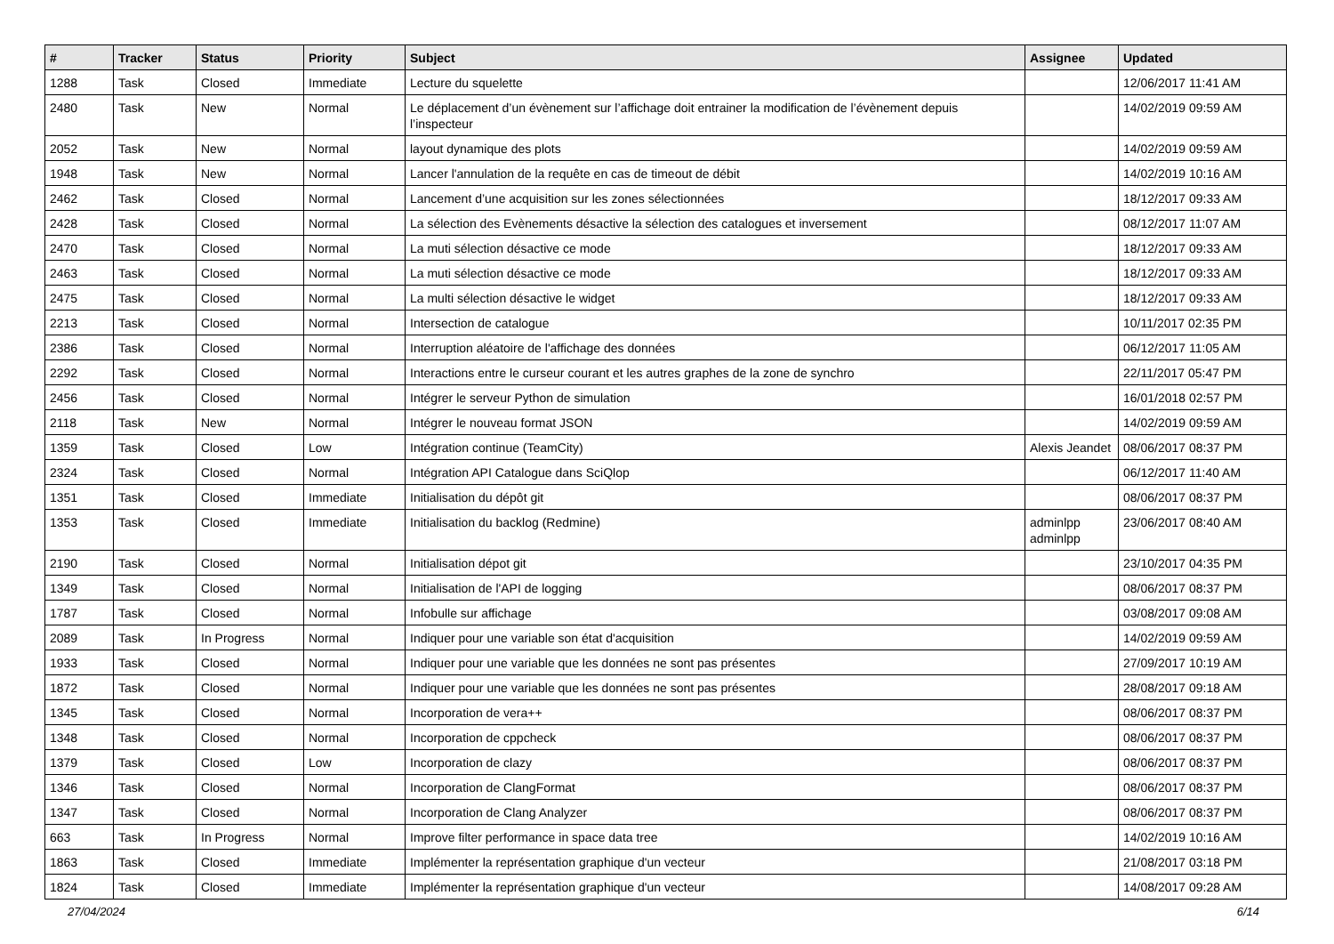| # | Tracker | Status | Priority | Subject | Assignee | Updated |
| --- | --- | --- | --- | --- | --- | --- |
| 1288 | Task | Closed | Immediate | Lecture du squelette | | 12/06/2017 11:41 AM |
| 2480 | Task | New | Normal | Le déplacement d’un évènement sur l’affichage doit entrainer la modification de l’évènement depuis l’inspecteur | | 14/02/2019 09:59 AM |
| 2052 | Task | New | Normal | layout dynamique des plots | | 14/02/2019 09:59 AM |
| 1948 | Task | New | Normal | Lancer l'annulation de la requête en cas de timeout de débit | | 14/02/2019 10:16 AM |
| 2462 | Task | Closed | Normal | Lancement d’une acquisition sur les zones sélectionnées | | 18/12/2017 09:33 AM |
| 2428 | Task | Closed | Normal | La sélection des Evènements désactive la sélection des catalogues et inversement | | 08/12/2017 11:07 AM |
| 2470 | Task | Closed | Normal | La muti sélection désactive ce mode | | 18/12/2017 09:33 AM |
| 2463 | Task | Closed | Normal | La muti sélection désactive ce mode | | 18/12/2017 09:33 AM |
| 2475 | Task | Closed | Normal | La multi sélection désactive le widget | | 18/12/2017 09:33 AM |
| 2213 | Task | Closed | Normal | Intersection de catalogue | | 10/11/2017 02:35 PM |
| 2386 | Task | Closed | Normal | Interruption aléatoire de l'affichage des données | | 06/12/2017 11:05 AM |
| 2292 | Task | Closed | Normal | Interactions entre le curseur courant et les autres graphes de la zone de synchro | | 22/11/2017 05:47 PM |
| 2456 | Task | Closed | Normal | Intégrer le serveur Python de simulation | | 16/01/2018 02:57 PM |
| 2118 | Task | New | Normal | Intégrer le nouveau format JSON | | 14/02/2019 09:59 AM |
| 1359 | Task | Closed | Low | Intégration continue (TeamCity) | Alexis Jeandet | 08/06/2017 08:37 PM |
| 2324 | Task | Closed | Normal | Intégration API Catalogue dans SciQlop | | 06/12/2017 11:40 AM |
| 1351 | Task | Closed | Immediate | Initialisation du dépôt git | | 08/06/2017 08:37 PM |
| 1353 | Task | Closed | Immediate | Initialisation du backlog (Redmine) | adminlpp adminlpp | 23/06/2017 08:40 AM |
| 2190 | Task | Closed | Normal | Initialisation dépot git | | 23/10/2017 04:35 PM |
| 1349 | Task | Closed | Normal | Initialisation de l'API de logging | | 08/06/2017 08:37 PM |
| 1787 | Task | Closed | Normal | Infobulle sur affichage | | 03/08/2017 09:08 AM |
| 2089 | Task | In Progress | Normal | Indiquer pour une variable son état d'acquisition | | 14/02/2019 09:59 AM |
| 1933 | Task | Closed | Normal | Indiquer pour une variable que les données ne sont pas présentes | | 27/09/2017 10:19 AM |
| 1872 | Task | Closed | Normal | Indiquer pour une variable que les données ne sont pas présentes | | 28/08/2017 09:18 AM |
| 1345 | Task | Closed | Normal | Incorporation de vera++ | | 08/06/2017 08:37 PM |
| 1348 | Task | Closed | Normal | Incorporation de cppcheck | | 08/06/2017 08:37 PM |
| 1379 | Task | Closed | Low | Incorporation de clazy | | 08/06/2017 08:37 PM |
| 1346 | Task | Closed | Normal | Incorporation de ClangFormat | | 08/06/2017 08:37 PM |
| 1347 | Task | Closed | Normal | Incorporation de Clang Analyzer | | 08/06/2017 08:37 PM |
| 663 | Task | In Progress | Normal | Improve filter performance in space data tree | | 14/02/2019 10:16 AM |
| 1863 | Task | Closed | Immediate | Implémenter la représentation graphique d'un vecteur | | 21/08/2017 03:18 PM |
| 1824 | Task | Closed | Immediate | Implémenter la représentation graphique d'un vecteur | | 14/08/2017 09:28 AM |
27/04/2024 6/14